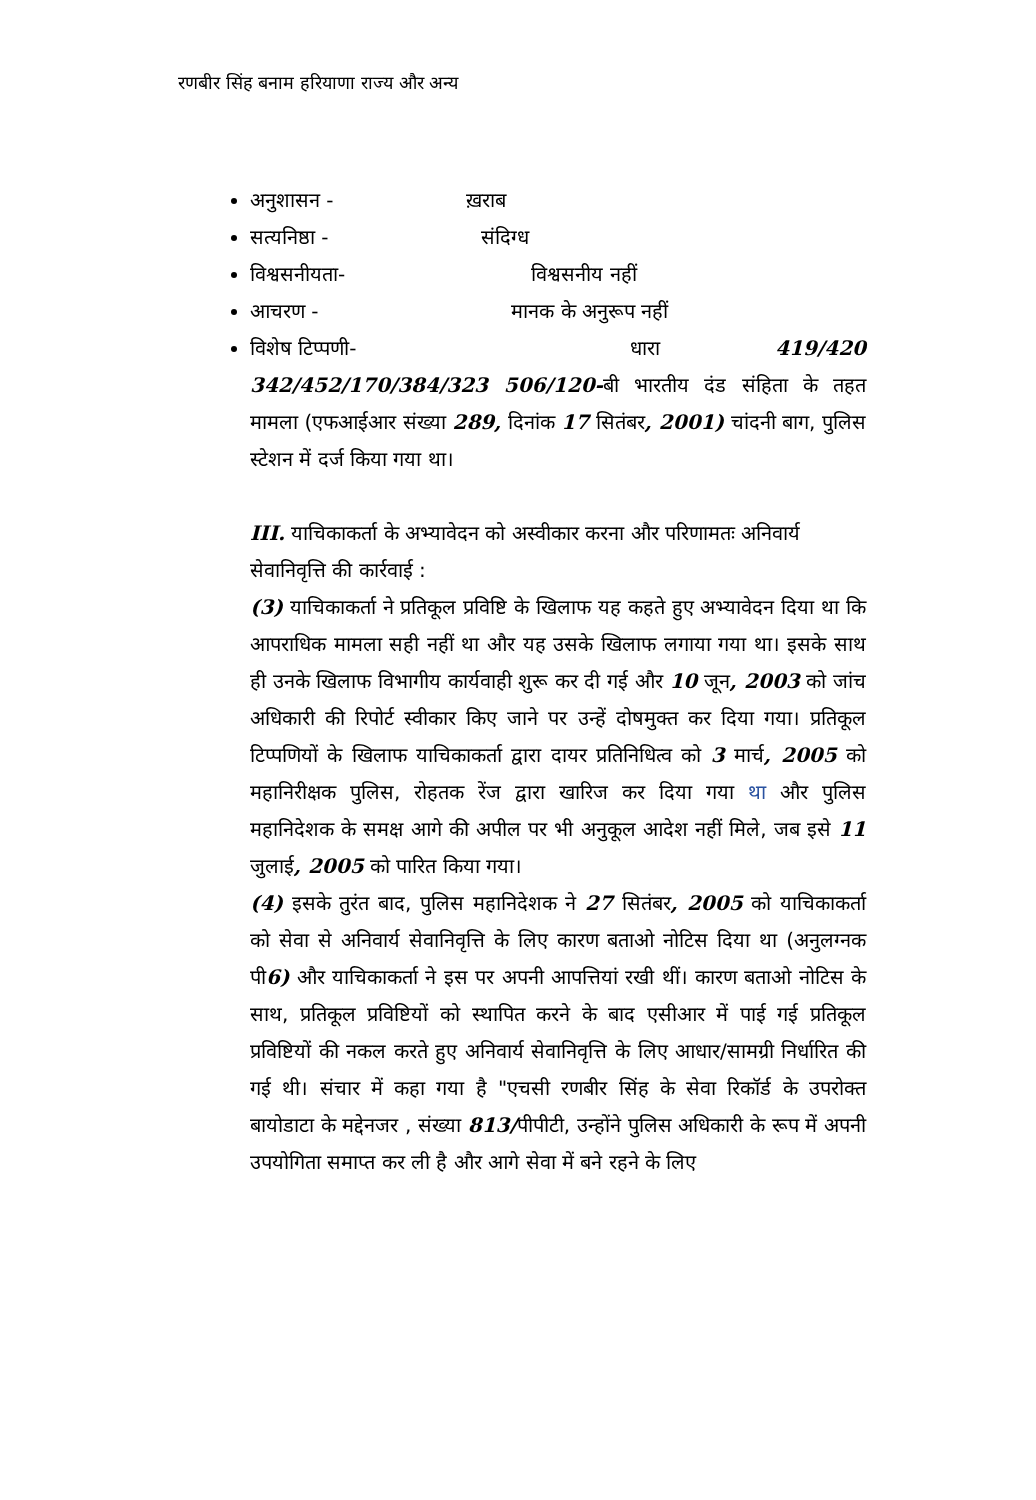रणबीर सिंह बनाम हरियाणा राज्य और अन्य
अनुशासन - ख़राब
सत्यनिष्ठा - संदिग्ध
विश्वसनीयता- विश्वसनीय नहीं
आचरण - मानक के अनुरूप नहीं
विशेष टिप्पणी- धारा 419/420 342/452/170/384/323 506/120-बी भारतीय दंड संहिता के तहत मामला (एफआईआर संख्या 289, दिनांक 17 सितंबर, 2001) चांदनी बाग, पुलिस स्टेशन में दर्ज किया गया था।
III. याचिकाकर्ता के अभ्यावेदन को अस्वीकार करना और परिणामतः अनिवार्य सेवानिवृत्ति की कार्रवाई :
(3) याचिकाकर्ता ने प्रतिकूल प्रविष्टि के खिलाफ यह कहते हुए अभ्यावेदन दिया था कि आपराधिक मामला सही नहीं था और यह उसके खिलाफ लगाया गया था। इसके साथ ही उनके खिलाफ विभागीय कार्यवाही शुरू कर दी गई और 10 जून, 2003 को जांच अधिकारी की रिपोर्ट स्वीकार किए जाने पर उन्हें दोषमुक्त कर दिया गया। प्रतिकूल टिप्पणियों के खिलाफ याचिकाकर्ता द्वारा दायर प्रतिनिधित्व को 3 मार्च, 2005 को महानिरीक्षक पुलिस, रोहतक रेंज द्वारा खारिज कर दिया गया था और पुलिस महानिदेशक के समक्ष आगे की अपील पर भी अनुकूल आदेश नहीं मिले, जब इसे 11 जुलाई, 2005 को पारित किया गया।
(4) इसके तुरंत बाद, पुलिस महानिदेशक ने 27 सितंबर, 2005 को याचिकाकर्ता को सेवा से अनिवार्य सेवानिवृत्ति के लिए कारण बताओ नोटिस दिया था (अनुलग्नक पी6) और याचिकाकर्ता ने इस पर अपनी आपत्तियां रखी थीं। कारण बताओ नोटिस के साथ, प्रतिकूल प्रविष्टियों को स्थापित करने के बाद एसीआर में पाई गई प्रतिकूल प्रविष्टियों की नकल करते हुए अनिवार्य सेवानिवृत्ति के लिए आधार/सामग्री निर्धारित की गई थी। संचार में कहा गया है "एचसी रणबीर सिंह के सेवा रिकॉर्ड के उपरोक्त बायोडाटा के मद्देनजर , संख्या 813/पीपीटी, उन्होंने पुलिस अधिकारी के रूप में अपनी उपयोगिता समाप्त कर ली है और आगे सेवा में बने रहने के लिए